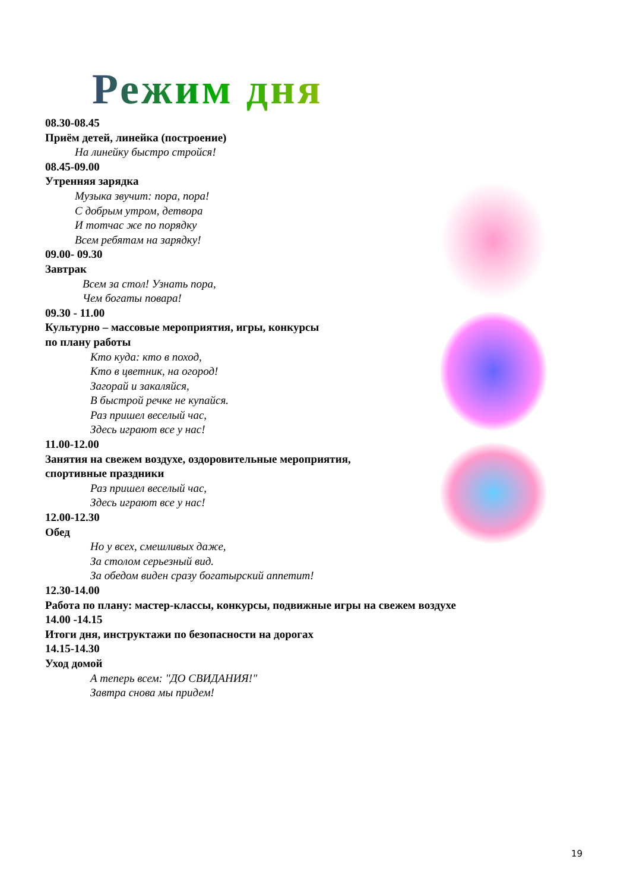Режим дня
08.30-08.45
Приём детей, линейка (построение)
На линейку быстро стройся!
08.45-09.00
Утренняя зарядка
Музыка звучит: пора, пора!
С добрым утром, детвора
И тотчас же по порядку
Всем ребятам на зарядку!
09.00- 09.30
Завтрак
Всем за стол! Узнать пора,
Чем богаты повара!
09.30 - 11.00
Культурно – массовые мероприятия, игры, конкурсы
по плану работы
Кто куда: кто в поход,
Кто в цветник, на огород!
Загорай и закаляйся,
В быстрой речке не купайся.
Раз пришел веселый час,
Здесь играют все у нас!
11.00-12.00
Занятия на свежем воздухе, оздоровительные мероприятия,
спортивные праздники
Раз пришел веселый час,
Здесь играют все у нас!
12.00-12.30
Обед
Но у всех, смешливых даже,
За столом серьезный вид.
За обедом виден сразу богатырский аппетит!
12.30-14.00
Работа по плану: мастер-классы, конкурсы, подвижные игры на свежем воздухе
14.00 -14.15
Итоги дня, инструктажи по безопасности на дорогах
14.15-14.30
Уход домой
А теперь всем: "ДО СВИДАНИЯ!"
Завтра снова мы придем!
19